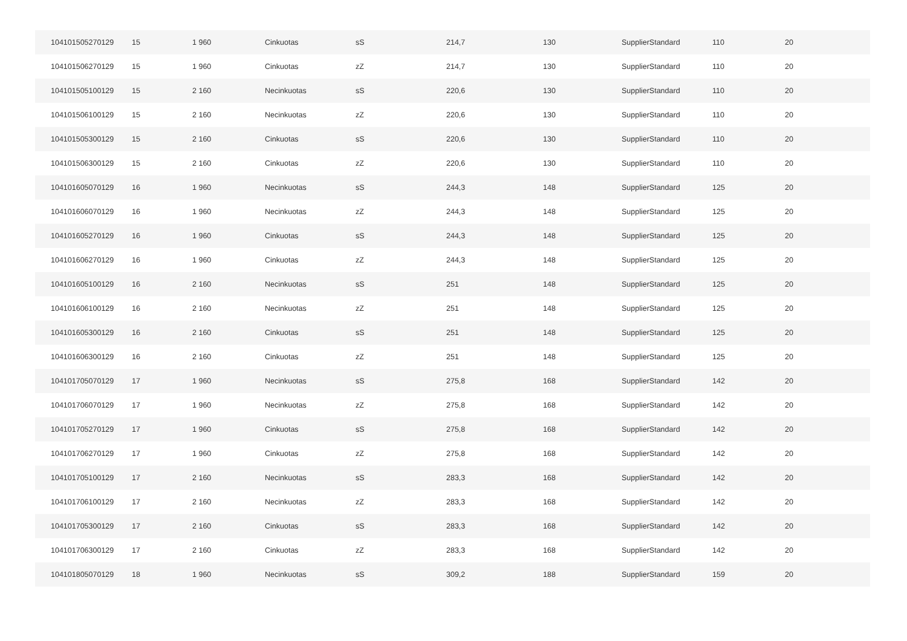| 104101505270129 | 15 | 1 960 | Cinkuotas | sS | 214,7 | 130 | SupplierStandard | 110 | 20 |
| 104101506270129 | 15 | 1 960 | Cinkuotas | zZ | 214,7 | 130 | SupplierStandard | 110 | 20 |
| 104101505100129 | 15 | 2 160 | Necinkuotas | sS | 220,6 | 130 | SupplierStandard | 110 | 20 |
| 104101506100129 | 15 | 2 160 | Necinkuotas | zZ | 220,6 | 130 | SupplierStandard | 110 | 20 |
| 104101505300129 | 15 | 2 160 | Cinkuotas | sS | 220,6 | 130 | SupplierStandard | 110 | 20 |
| 104101506300129 | 15 | 2 160 | Cinkuotas | zZ | 220,6 | 130 | SupplierStandard | 110 | 20 |
| 104101605070129 | 16 | 1 960 | Necinkuotas | sS | 244,3 | 148 | SupplierStandard | 125 | 20 |
| 104101606070129 | 16 | 1 960 | Necinkuotas | zZ | 244,3 | 148 | SupplierStandard | 125 | 20 |
| 104101605270129 | 16 | 1 960 | Cinkuotas | sS | 244,3 | 148 | SupplierStandard | 125 | 20 |
| 104101606270129 | 16 | 1 960 | Cinkuotas | zZ | 244,3 | 148 | SupplierStandard | 125 | 20 |
| 104101605100129 | 16 | 2 160 | Necinkuotas | sS | 251 | 148 | SupplierStandard | 125 | 20 |
| 104101606100129 | 16 | 2 160 | Necinkuotas | zZ | 251 | 148 | SupplierStandard | 125 | 20 |
| 104101605300129 | 16 | 2 160 | Cinkuotas | sS | 251 | 148 | SupplierStandard | 125 | 20 |
| 104101606300129 | 16 | 2 160 | Cinkuotas | zZ | 251 | 148 | SupplierStandard | 125 | 20 |
| 104101705070129 | 17 | 1 960 | Necinkuotas | sS | 275,8 | 168 | SupplierStandard | 142 | 20 |
| 104101706070129 | 17 | 1 960 | Necinkuotas | zZ | 275,8 | 168 | SupplierStandard | 142 | 20 |
| 104101705270129 | 17 | 1 960 | Cinkuotas | sS | 275,8 | 168 | SupplierStandard | 142 | 20 |
| 104101706270129 | 17 | 1 960 | Cinkuotas | zZ | 275,8 | 168 | SupplierStandard | 142 | 20 |
| 104101705100129 | 17 | 2 160 | Necinkuotas | sS | 283,3 | 168 | SupplierStandard | 142 | 20 |
| 104101706100129 | 17 | 2 160 | Necinkuotas | zZ | 283,3 | 168 | SupplierStandard | 142 | 20 |
| 104101705300129 | 17 | 2 160 | Cinkuotas | sS | 283,3 | 168 | SupplierStandard | 142 | 20 |
| 104101706300129 | 17 | 2 160 | Cinkuotas | zZ | 283,3 | 168 | SupplierStandard | 142 | 20 |
| 104101805070129 | 18 | 1 960 | Necinkuotas | sS | 309,2 | 188 | SupplierStandard | 159 | 20 |